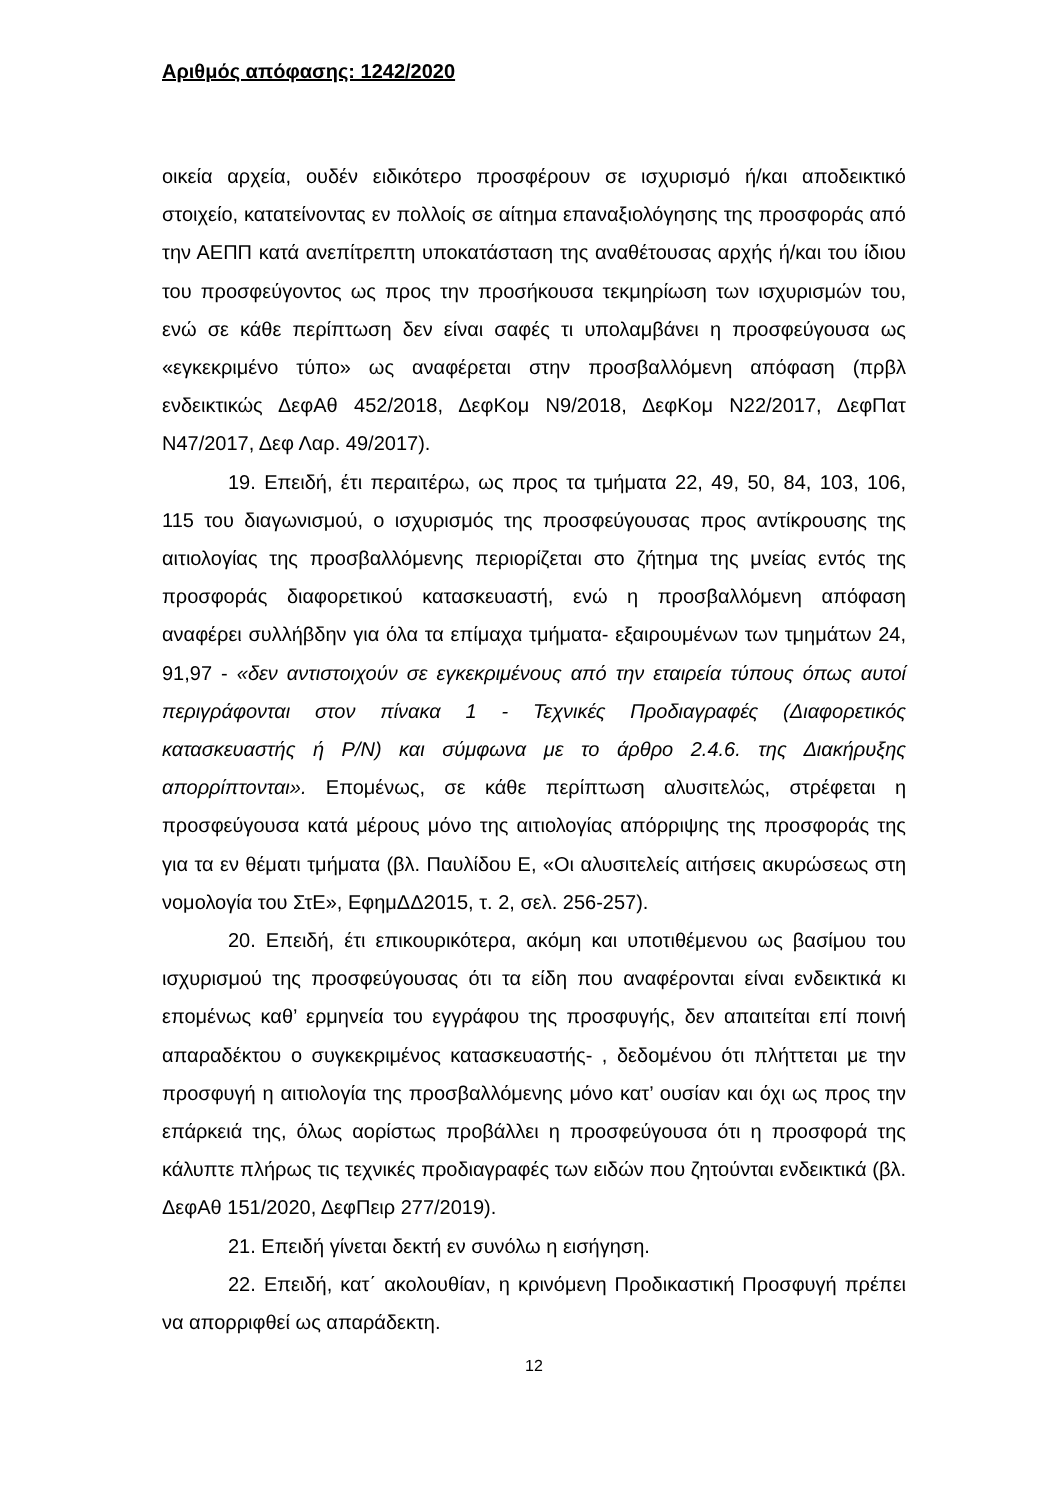Αριθμός απόφασης: 1242/2020
οικεία αρχεία, ουδέν ειδικότερο προσφέρουν σε ισχυρισμό ή/και αποδεικτικό στοιχείο, κατατείνοντας εν πολλοίς σε αίτημα επαναξιολόγησης της προσφοράς από την ΑΕΠΠ κατά ανεπίτρεπτη υποκατάσταση της αναθέτουσας αρχής ή/και του ίδιου του προσφεύγοντος ως προς την προσήκουσα τεκμηρίωση των ισχυρισμών του, ενώ σε κάθε περίπτωση δεν είναι σαφές τι υπολαμβάνει η προσφεύγουσα ως «εγκεκριμένο τύπο» ως αναφέρεται στην προσβαλλόμενη απόφαση (πρβλ ενδεικτικώς ΔεφΑθ 452/2018, ΔεφΚομ Ν9/2018, ΔεφΚομ Ν22/2017, ΔεφΠατ Ν47/2017, Δεφ Λαρ. 49/2017).
19. Επειδή, έτι περαιτέρω, ως προς τα τμήματα 22, 49, 50, 84, 103, 106, 115 του διαγωνισμού, ο ισχυρισμός της προσφεύγουσας προς αντίκρουσης της αιτιολογίας της προσβαλλόμενης περιορίζεται στο ζήτημα της μνείας εντός της προσφοράς διαφορετικού κατασκευαστή, ενώ η προσβαλλόμενη απόφαση αναφέρει συλλήβδην για όλα τα επίμαχα τμήματα- εξαιρουμένων των τμημάτων 24, 91,97 - «δεν αντιστοιχούν σε εγκεκριμένους από την εταιρεία τύπους όπως αυτοί περιγράφονται στον πίνακα 1 - Τεχνικές Προδιαγραφές (Διαφορετικός κατασκευαστής ή P/N) και σύμφωνα με το άρθρο 2.4.6. της Διακήρυξης απορρίπτονται». Επομένως, σε κάθε περίπτωση αλυσιτελώς, στρέφεται η προσφεύγουσα κατά μέρους μόνο της αιτιολογίας απόρριψης της προσφοράς της για τα εν θέματι τμήματα (βλ. Παυλίδου Ε, «Οι αλυσιτελείς αιτήσεις ακυρώσεως στη νομολογία του ΣτΕ», ΕφημΔΔ2015, τ. 2, σελ. 256-257).
20. Επειδή, έτι επικουρικότερα, ακόμη και υποτιθέμενου ως βασίμου του ισχυρισμού της προσφεύγουσας ότι τα είδη που αναφέρονται είναι ενδεικτικά κι επομένως καθ’ ερμηνεία του εγγράφου της προσφυγής, δεν απαιτείται επί ποινή απαραδέκτου ο συγκεκριμένος κατασκευαστής- , δεδομένου ότι πλήττεται με την προσφυγή η αιτιολογία της προσβαλλόμενης μόνο κατ’ ουσίαν και όχι ως προς την επάρκειά της, όλως αορίστως προβάλλει η προσφεύγουσα ότι η προσφορά της κάλυπτε πλήρως τις τεχνικές προδιαγραφές των ειδών που ζητούνται ενδεικτικά (βλ. ΔεφΑθ 151/2020, ΔεφΠειρ 277/2019).
21. Επειδή γίνεται δεκτή εν συνόλω η εισήγηση.
22. Επειδή, κατ΄ ακολουθίαν, η κρινόμενη Προδικαστική Προσφυγή πρέπει να απορριφθεί ως απαράδεκτη.
12